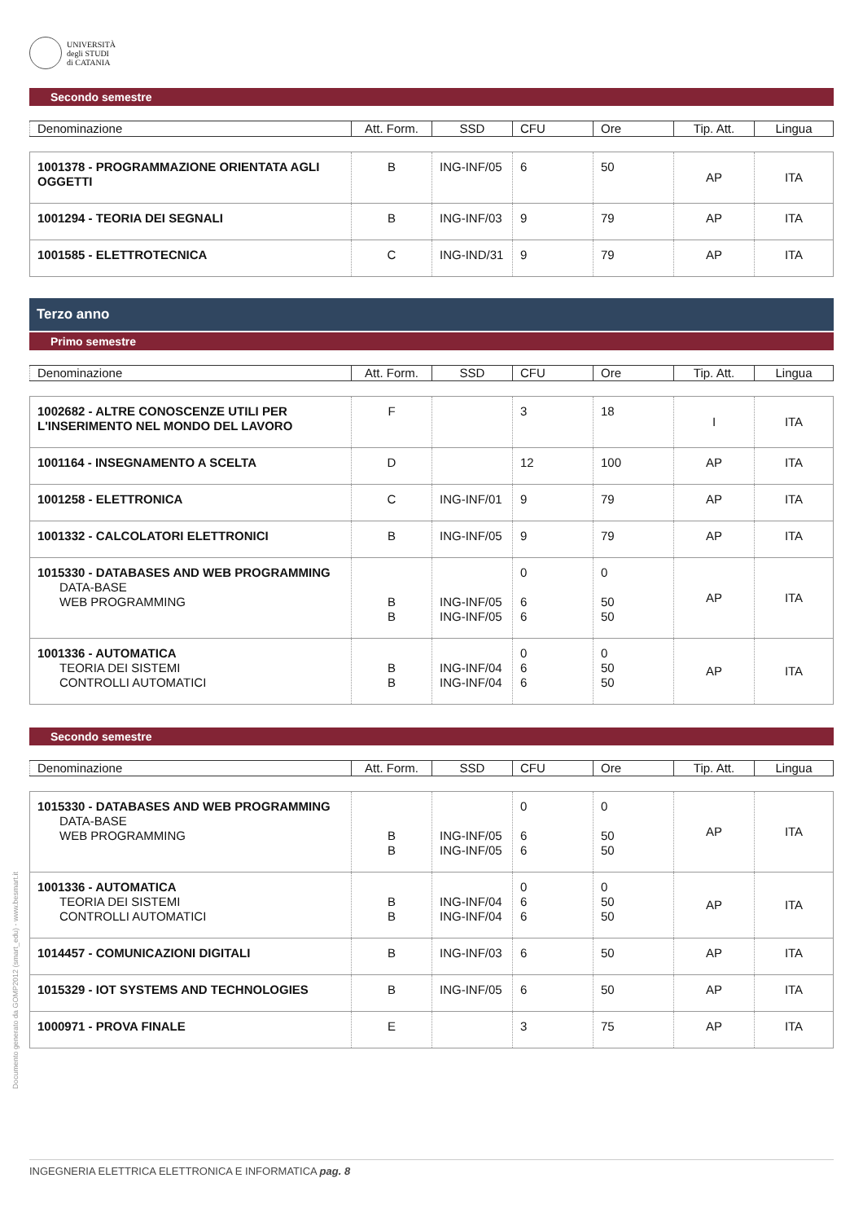UNIVERSITÀ
degli STUDI
di CATANIA
Secondo semestre
| Denominazione | Att. Form. | SSD | CFU | Ore | Tip. Att. | Lingua |
| 1001378 - PROGRAMMAZIONE ORIENTATA AGLI OGGETTI | B | ING-INF/05 | 6 | 50 | AP | ITA |
| 1001294 - TEORIA DEI SEGNALI | B | ING-INF/03 | 9 | 79 | AP | ITA |
| 1001585 - ELETTROTECNICA | C | ING-IND/31 | 9 | 79 | AP | ITA |
Terzo anno
Primo semestre
| Denominazione | Att. Form. | SSD | CFU | Ore | Tip. Att. | Lingua |
| 1002682 - ALTRE CONOSCENZE UTILI PER L'INSERIMENTO NEL MONDO DEL LAVORO | F | | 3 | 18 | I | ITA |
| 1001164 - INSEGNAMENTO A SCELTA | D | | 12 | 100 | AP | ITA |
| 1001258 - ELETTRONICA | C | ING-INF/01 | 9 | 79 | AP | ITA |
| 1001332 - CALCOLATORI ELETTRONICI | B | ING-INF/05 | 9 | 79 | AP | ITA |
| 1015330 - DATABASES AND WEB PROGRAMMING DATA-BASE WEB PROGRAMMING | B B | ING-INF/05 ING-INF/05 | 0 6 6 | 0 50 50 | AP | ITA |
| 1001336 - AUTOMATICA TEORIA DEI SISTEMI CONTROLLI AUTOMATICI | B B | ING-INF/04 ING-INF/04 | 0 6 6 | 0 50 50 | AP | ITA |
Secondo semestre
| Denominazione | Att. Form. | SSD | CFU | Ore | Tip. Att. | Lingua |
| 1015330 - DATABASES AND WEB PROGRAMMING DATA-BASE WEB PROGRAMMING | B B | ING-INF/05 ING-INF/05 | 0 6 6 | 0 50 50 | AP | ITA |
| 1001336 - AUTOMATICA TEORIA DEI SISTEMI CONTROLLI AUTOMATICI | B B | ING-INF/04 ING-INF/04 | 0 6 6 | 0 50 50 | AP | ITA |
| 1014457 - COMUNICAZIONI DIGITALI | B | ING-INF/03 | 6 | 50 | AP | ITA |
| 1015329 - IOT SYSTEMS AND TECHNOLOGIES | B | ING-INF/05 | 6 | 50 | AP | ITA |
| 1000971 - PROVA FINALE | E | | 3 | 75 | AP | ITA |
Documento generato da GOMP2012 (smart_edu) - www.besmart.it
INGEGNERIA ELETTRICA ELETTRONICA E INFORMATICA pag. 8